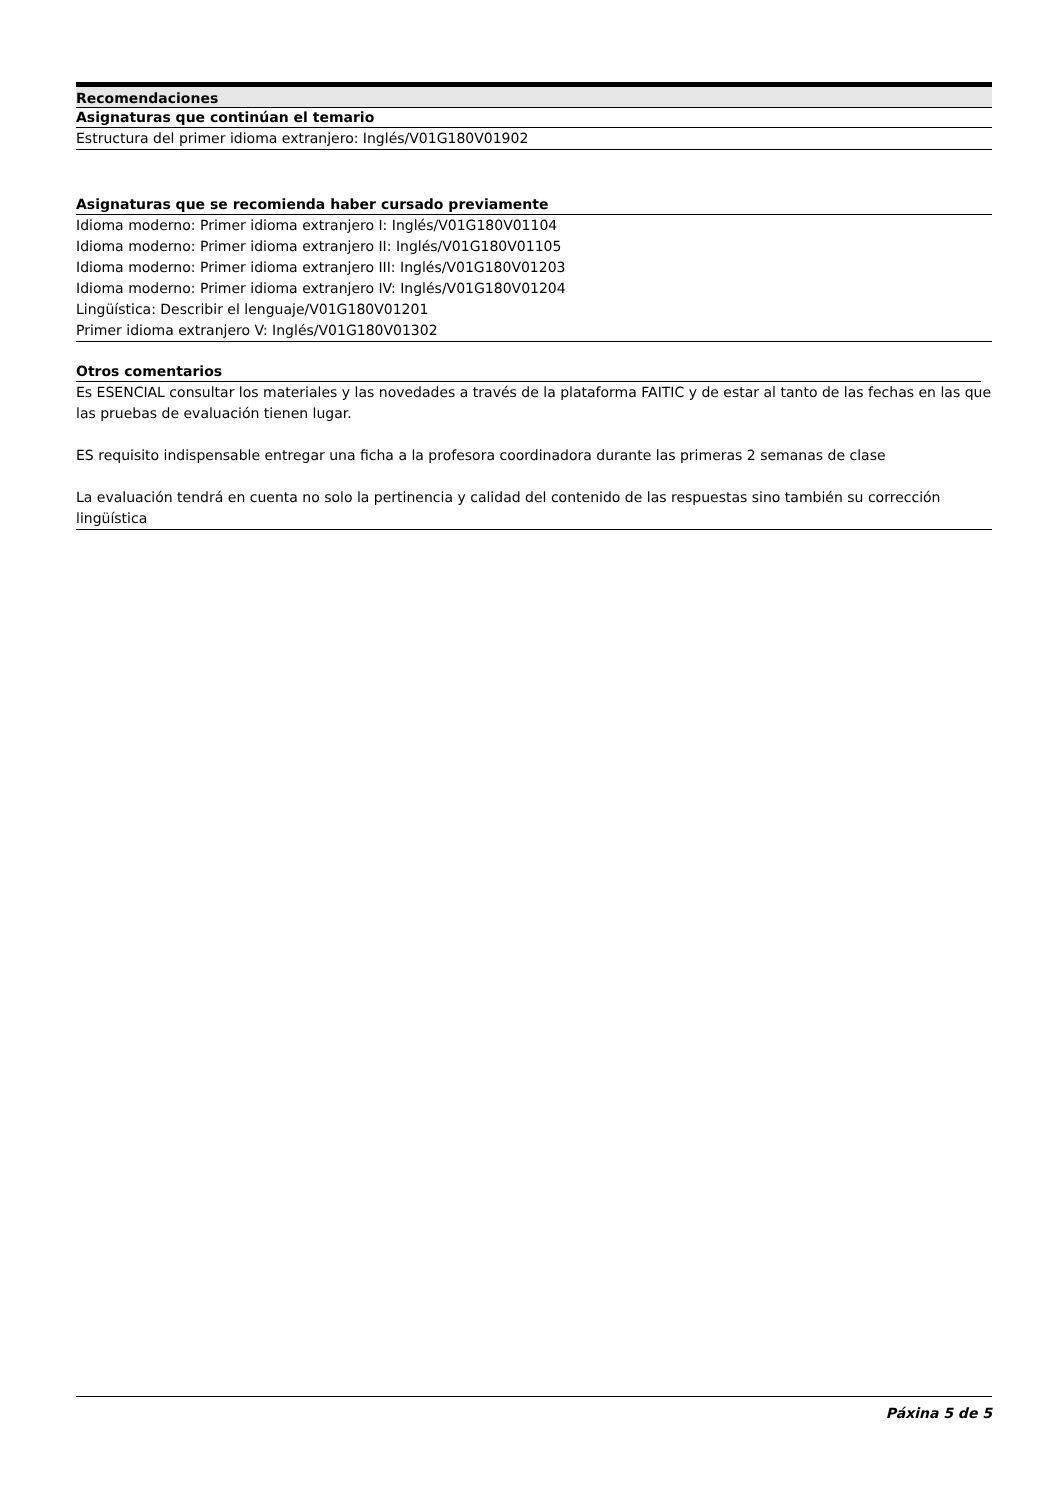Recomendaciones
Asignaturas que continúan el temario
Estructura del primer idioma extranjero: Inglés/V01G180V01902
Asignaturas que se recomienda haber cursado previamente
Idioma moderno: Primer idioma extranjero I: Inglés/V01G180V01104
Idioma moderno: Primer idioma extranjero II: Inglés/V01G180V01105
Idioma moderno: Primer idioma extranjero III: Inglés/V01G180V01203
Idioma moderno: Primer idioma extranjero IV: Inglés/V01G180V01204
Lingüística: Describir el lenguaje/V01G180V01201
Primer idioma extranjero V: Inglés/V01G180V01302
Otros comentarios
Es ESENCIAL consultar los materiales y las novedades a través de la plataforma FAITIC y de estar al tanto de las fechas en las que las pruebas de evaluación tienen lugar.
ES requisito indispensable entregar una ficha a la profesora coordinadora durante las primeras 2 semanas de clase
La evaluación tendrá en cuenta no solo la pertinencia y calidad del contenido de las respuestas sino también su corrección lingüística
Páxina 5 de 5